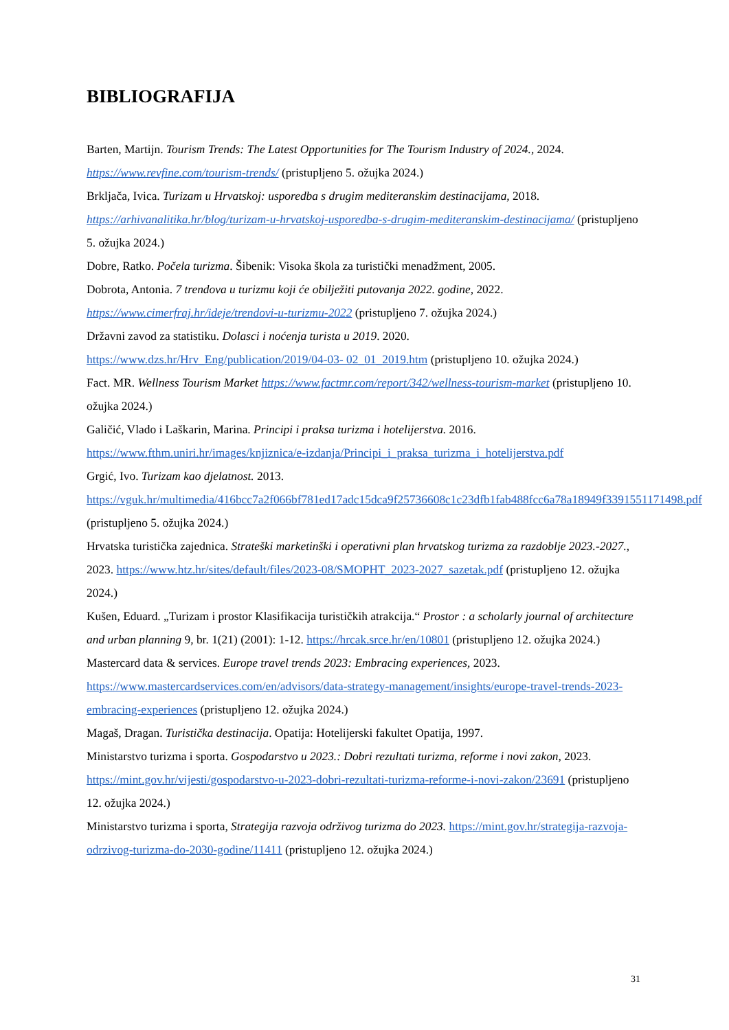BIBLIOGRAFIJA
Barten, Martijn. Tourism Trends: The Latest Opportunities for The Tourism Industry of 2024., 2024. https://www.revfine.com/tourism-trends/ (pristupljeno 5. ožujka 2024.)
Brkljača, Ivica. Turizam u Hrvatskoj: usporedba s drugim mediteranskim destinacijama, 2018. https://arhivanalitika.hr/blog/turizam-u-hrvatskoj-usporedba-s-drugim-mediteranskim-destinacijama/ (pristupljeno 5. ožujka 2024.)
Dobre, Ratko. Počela turizma. Šibenik: Visoka škola za turistički menadžment, 2005.
Dobrota, Antonia. 7 trendova u turizmu koji će obilježiti putovanja 2022. godine, 2022. https://www.cimerfraj.hr/ideje/trendovi-u-turizmu-2022 (pristupljeno 7. ožujka 2024.)
Državni zavod za statistiku. Dolasci i noćenja turista u 2019. 2020. https://www.dzs.hr/Hrv_Eng/publication/2019/04-03- 02_01_2019.htm (pristupljeno 10. ožujka 2024.)
Fact. MR. Wellness Tourism Market https://www.factmr.com/report/342/wellness-tourism-market (pristupljeno 10. ožujka 2024.)
Galičić, Vlado i Laškarin, Marina. Principi i praksa turizma i hotelijerstva. 2016. https://www.fthm.uniri.hr/images/knjiznica/e-izdanja/Principi_i_praksa_turizma_i_hotelijerstva.pdf
Grgić, Ivo. Turizam kao djelatnost. 2013. https://vguk.hr/multimedia/416bcc7a2f066bf781ed17adc15dca9f25736608c1c23dfb1fab488fcc6a78a18949f3391551171498.pdf (pristupljeno 5. ožujka 2024.)
Hrvatska turistička zajednica. Strateški marketinški i operativni plan hrvatskog turizma za razdoblje 2023.-2027., 2023. https://www.htz.hr/sites/default/files/2023-08/SMOPHT_2023-2027_sazetak.pdf (pristupljeno 12. ožujka 2024.)
Kušen, Eduard. „Turizam i prostor Klasifikacija turističkih atrakcija.“ Prostor : a scholarly journal of architecture and urban planning 9, br. 1(21) (2001): 1-12. https://hrcak.srce.hr/en/10801 (pristupljeno 12. ožujka 2024.)
Mastercard data & services. Europe travel trends 2023: Embracing experiences, 2023. https://www.mastercardservices.com/en/advisors/data-strategy-management/insights/europe-travel-trends-2023-embracing-experiences (pristupljeno 12. ožujka 2024.)
Magaš, Dragan. Turistička destinacija. Opatija: Hotelijerski fakultet Opatija, 1997.
Ministarstvo turizma i sporta. Gospodarstvo u 2023.: Dobri rezultati turizma, reforme i novi zakon, 2023. https://mint.gov.hr/vijesti/gospodarstvo-u-2023-dobri-rezultati-turizma-reforme-i-novi-zakon/23691 (pristupljeno 12. ožujka 2024.)
Ministarstvo turizma i sporta, Strategija razvoja održivog turizma do 2023. https://mint.gov.hr/strategija-razvoja-odrzivog-turizma-do-2030-godine/11411 (pristupljeno 12. ožujka 2024.)
31